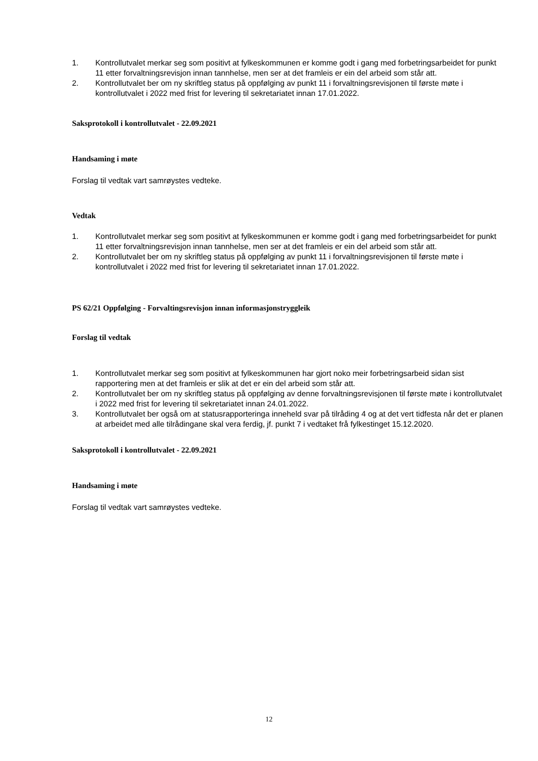1. Kontrollutvalet merkar seg som positivt at fylkeskommunen er komme godt i gang med forbetringsarbeidet for punkt 11 etter forvaltningsrevisjon innan tannhelse, men ser at det framleis er ein del arbeid som står att.
2. Kontrollutvalet ber om ny skriftleg status på oppfølging av punkt 11 i forvaltningsrevisjonen til første møte i kontrollutvalet i 2022 med frist for levering til sekretariatet innan 17.01.2022.
Saksprotokoll i kontrollutvalet - 22.09.2021
Handsaming i møte
Forslag til vedtak vart samrøystes vedteke.
Vedtak
1. Kontrollutvalet merkar seg som positivt at fylkeskommunen er komme godt i gang med forbetringsarbeidet for punkt 11 etter forvaltningsrevisjon innan tannhelse, men ser at det framleis er ein del arbeid som står att.
2. Kontrollutvalet ber om ny skriftleg status på oppfølging av punkt 11 i forvaltningsrevisjonen til første møte i kontrollutvalet i 2022 med frist for levering til sekretariatet innan 17.01.2022.
PS 62/21 Oppfølging - Forvaltingsrevisjon innan informasjonstryggleik
Forslag til vedtak
1. Kontrollutvalet merkar seg som positivt at fylkeskommunen har gjort noko meir forbetringsarbeid sidan sist rapportering men at det framleis er slik at det er ein del arbeid som står att.
2. Kontrollutvalet ber om ny skriftleg status på oppfølging av denne forvaltningsrevisjonen til første møte i kontrollutvalet i 2022 med frist for levering til sekretariatet innan 24.01.2022.
3. Kontrollutvalet ber også om at statusrapporteringa inneheld svar på tilråding 4 og at det vert tidfesta når det er planen at arbeidet med alle tilrådingane skal vera ferdig, jf. punkt 7 i vedtaket frå fylkestinget 15.12.2020.
Saksprotokoll i kontrollutvalet - 22.09.2021
Handsaming i møte
Forslag til vedtak vart samrøystes vedteke.
12